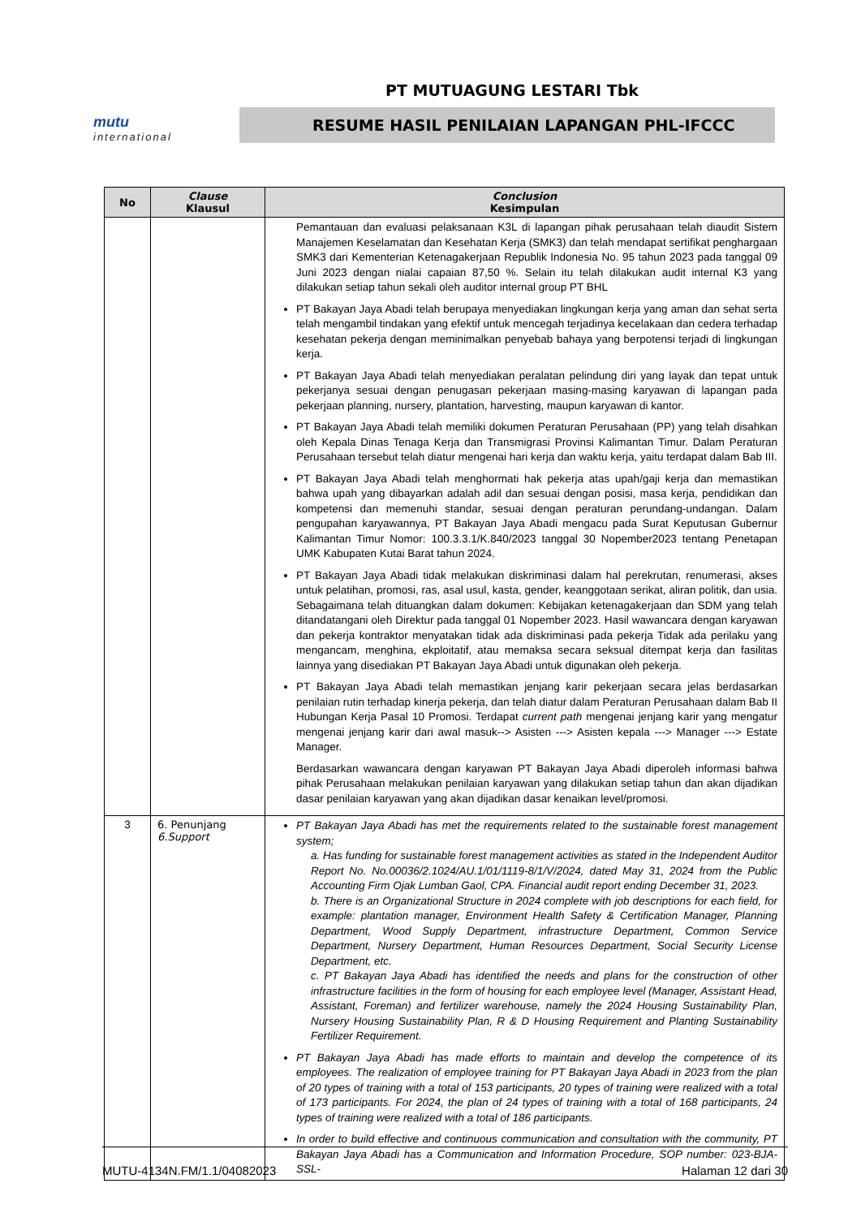PT MUTUAGUNG LESTARI Tbk
mutu
international
RESUME HASIL PENILAIAN LAPANGAN PHL-IFCCC
| No | Clause Klausul | Conclusion Kesimpulan |
| --- | --- | --- |
| | | Pemantauan dan evaluasi pelaksanaan K3L di lapangan pihak perusahaan telah diaudit Sistem Manajemen Keselamatan dan Kesehatan Kerja (SMK3) dan telah mendapat sertifikat penghargaan SMK3 dari Kementerian Ketenagakerjaan Republik Indonesia No. 95 tahun 2023 pada tanggal 09 Juni 2023 dengan nialai capaian 87,50 %. Selain itu telah dilakukan audit internal K3 yang dilakukan setiap tahun sekali oleh auditor internal group PT BHL PT Bakayan Jaya Abadi telah berupaya menyediakan lingkungan kerja yang aman dan sehat serta telah mengambil tindakan yang efektif untuk mencegah terjadinya kecelakaan dan cedera terhadap kesehatan pekerja dengan meminimalkan penyebab bahaya yang berpotensi terjadi di lingkungan kerja. PT Bakayan Jaya Abadi telah menyediakan peralatan pelindung diri yang layak dan tepat untuk pekerjanya sesuai dengan penugasan pekerjaan masing-masing karyawan di lapangan pada pekerjaan planning, nursery, plantation, harvesting, maupun karyawan di kantor. PT Bakayan Jaya Abadi telah memiliki dokumen Peraturan Perusahaan (PP) yang telah disahkan oleh Kepala Dinas Tenaga Kerja dan Transmigrasi Provinsi Kalimantan Timur. Dalam Peraturan Perusahaan tersebut telah diatur mengenai hari kerja dan waktu kerja, yaitu terdapat dalam Bab III. PT Bakayan Jaya Abadi telah menghormati hak pekerja atas upah/gaji kerja dan memastikan bahwa upah yang dibayarkan adalah adil dan sesuai dengan posisi, masa kerja, pendidikan dan kompetensi dan memenuhi standar, sesuai dengan peraturan perundang-undangan. Dalam pengupahan karyawannya, PT Bakayan Jaya Abadi mengacu pada Surat Keputusan Gubernur Kalimantan Timur Nomor: 100.3.3.1/K.840/2023 tanggal 30 Nopember2023 tentang Penetapan UMK Kabupaten Kutai Barat tahun 2024. PT Bakayan Jaya Abadi tidak melakukan diskriminasi dalam hal perekrutan, renumerasi, akses untuk pelatihan, promosi, ras, asal usul, kasta, gender, keanggotaan serikat, aliran politik, dan usia. Sebagaimana telah dituangkan dalam dokumen: Kebijakan ketenagakerjaan dan SDM yang telah ditandatangani oleh Direktur pada tanggal 01 Nopember 2023. Hasil wawancara dengan karyawan dan pekerja kontraktor menyatakan tidak ada diskriminasi pada pekerja Tidak ada perilaku yang mengancam, menghina, ekploitatif, atau memaksa secara seksual ditempat kerja dan fasilitas lainnya yang disediakan PT Bakayan Jaya Abadi untuk digunakan oleh pekerja. PT Bakayan Jaya Abadi telah memastikan jenjang karir pekerjaan secara jelas berdasarkan penilaian rutin terhadap kinerja pekerja, dan telah diatur dalam Peraturan Perusahaan dalam Bab II Hubungan Kerja Pasal 10 Promosi. Terdapat current path mengenai jenjang karir yang mengatur mengenai jenjang karir dari awal masuk--> Asisten ---> Asisten kepala ---> Manager ---> Estate Manager. Berdasarkan wawancara dengan karyawan PT Bakayan Jaya Abadi diperoleh informasi bahwa pihak Perusahaan melakukan penilaian karyawan yang dilakukan setiap tahun dan akan dijadikan dasar penilaian karyawan yang akan dijadikan dasar kenaikan level/promosi. |
| 3 | 6. Penunjang 6.Support | PT Bakayan Jaya Abadi has met the requirements related to the sustainable forest management system; a. Has funding for sustainable forest management activities as stated in the Independent Auditor Report No. No.00036/2.1024/AU.1/01/1119-8/1/V/2024, dated May 31, 2024 from the Public Accounting Firm Ojak Lumban Gaol, CPA. Financial audit report ending December 31, 2023. b. There is an Organizational Structure in 2024 complete with job descriptions for each field, for example: plantation manager, Environment Health Safety & Certification Manager, Planning Department, Wood Supply Department, infrastructure Department, Common Service Department, Nursery Department, Human Resources Department, Social Security License Department, etc. c. PT Bakayan Jaya Abadi has identified the needs and plans for the construction of other infrastructure facilities in the form of housing for each employee level (Manager, Assistant Head, Assistant, Foreman) and fertilizer warehouse, namely the 2024 Housing Sustainability Plan, Nursery Housing Sustainability Plan, R & D Housing Requirement and Planting Sustainability Fertilizer Requirement. PT Bakayan Jaya Abadi has made efforts to maintain and develop the competence of its employees. The realization of employee training for PT Bakayan Jaya Abadi in 2023 from the plan of 20 types of training with a total of 153 participants, 20 types of training were realized with a total of 173 participants. For 2024, the plan of 24 types of training with a total of 168 participants, 24 types of training were realized with a total of 186 participants. In order to build effective and continuous communication and consultation with the community, PT Bakayan Jaya Abadi has a Communication and Information Procedure, SOP number: 023-BJA-SSL- |
MUTU-4134N.FM/1.1/04082023 Halaman 12 dari 30